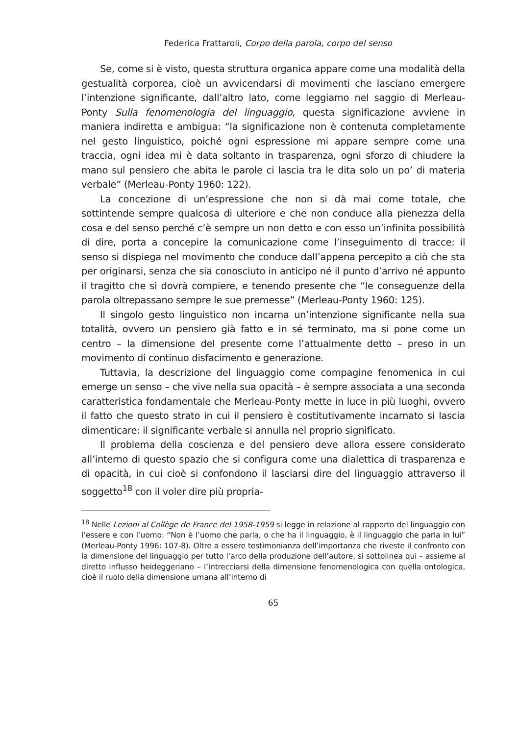Federica Frattaroli, Corpo della parola, corpo del senso
Se, come si è visto, questa struttura organica appare come una modalità della gestualità corporea, cioè un avvicendarsi di movimenti che lasciano emergere l’intenzione significante, dall’altro lato, come leggiamo nel saggio di Merleau-Ponty Sulla fenomenologia del linguaggio, questa significazione avviene in maniera indiretta e ambigua: “la significazione non è contenuta completamente nel gesto linguistico, poiché ogni espressione mi appare sempre come una traccia, ogni idea mi è data soltanto in trasparenza, ogni sforzo di chiudere la mano sul pensiero che abita le parole ci lascia tra le dita solo un po’ di materia verbale” (Merleau-Ponty 1960: 122).
La concezione di un’espressione che non si dà mai come totale, che sottintende sempre qualcosa di ulteriore e che non conduce alla pienezza della cosa e del senso perché c’è sempre un non detto e con esso un’infinita possibilità di dire, porta a concepire la comunicazione come l’inseguimento di tracce: il senso si dispiega nel movimento che conduce dall’appena percepito a ciò che sta per originarsi, senza che sia conosciuto in anticipo né il punto d’arrivo né appunto il tragitto che si dovrà compiere, e tenendo presente che “le conseguenze della parola oltrepassano sempre le sue premesse” (Merleau-Ponty 1960: 125).
Il singolo gesto linguistico non incarna un’intenzione significante nella sua totalità, ovvero un pensiero già fatto e in sé terminato, ma si pone come un centro – la dimensione del presente come l’attualmente detto – preso in un movimento di continuo disfacimento e generazione.
Tuttavia, la descrizione del linguaggio come compagine fenomenica in cui emerge un senso – che vive nella sua opacità – è sempre associata a una seconda caratteristica fondamentale che Merleau-Ponty mette in luce in più luoghi, ovvero il fatto che questo strato in cui il pensiero è costitutivamente incarnato si lascia dimenticare: il significante verbale si annulla nel proprio significato.
Il problema della coscienza e del pensiero deve allora essere considerato all’interno di questo spazio che si configura come una dialettica di trasparenza e di opacità, in cui cioè si confondono il lasciarsi dire del linguaggio attraverso il soggetto<sup>18</sup> con il voler dire più propria-
<sup>18</sup> Nelle Lezioni al Collège de France del 1958-1959 si legge in relazione al rapporto del linguaggio con l’essere e con l’uomo: “Non è l’uomo che parla, o che ha il linguaggio, è il linguaggio che parla in lui” (Merleau-Ponty 1996: 107-8). Oltre a essere testimonianza dell’importanza che riveste il confronto con la dimensione del linguaggio per tutto l’arco della produzione dell’autore, si sottolinea qui – assieme al diretto influsso heideggeriano – l’intrecciarsi della dimensione fenomenologica con quella ontologica, cioè il ruolo della dimensione umana all’interno di
65